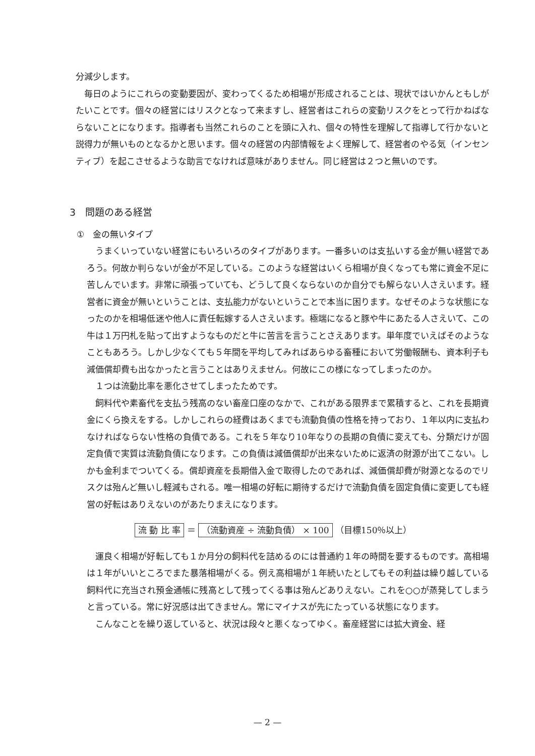分減少します。
　毎日のようにこれらの変動要因が、変わってくるため相場が形成されることは、現状ではいかんともしがたいことです。個々の経営にはリスクとなって来ますし、経営者はこれらの変動リスクをとって行かねばならないことになります。指導者も当然これらのことを頭に入れ、個々の特性を理解して指導して行かないと説得力が無いものとなるかと思います。個々の経営の内部情報をよく理解して、経営者のやる気（インセンティブ）を起こさせるような助言でなければ意味がありません。同じ経営は２つと無いのです。
3　問題のある経営
①　金の無いタイプ
　うまくいっていない経営にもいろいろのタイプがあります。一番多いのは支払いする金が無い経営であろう。何故か判らないが金が不足している。このような経営はいくら相場が良くなっても常に資金不足に苦しんでいます。非常に頑張っていても、どうして良くならないのか自分でも解らない人さえいます。経営者に資金が無いということは、支払能力がないということで本当に困ります。なぜそのような状態になったのかを相場低迷や他人に責任転嫁する人さえいます。極端になると豚や牛にあたる人さえいて、この牛は１万円札を貼って出すようなものだと牛に苦言を言うことさえあります。単年度でいえばそのようなこともあろう。しかし少なくても５年間を平均してみればあらゆる畜種において労働報酬も、資本利子も減価償却費も出なかったと言うことはありえません。何故にこの様になってしまったのか。
　１つは流動比率を悪化させてしまったためです。
　飼料代や素畜代を支払う残高のない畜産口座のなかで、これがある限界まで累積すると、これを長期資金にくら換えをする。しかしこれらの経費はあくまでも流動負債の性格を持っており、１年以内に支払わなければならない性格の負債である。これを５年なり10年なりの長期の負債に変えても、分類だけが固定負債で実質は流動負債になります。この負債は減価償却が出来ないために返済の財源が出てこない。しかも金利までついてくる。償却資産を長期借入金で取得したのであれば、減価償却費が財源となるのでリスクは殆んど無いし軽減もされる。唯一相場の好転に期待するだけで流動負債を固定負債に変更しても経営の好転はありえないのがあたりまえになります。
流 動 比 率 ＝ （流動資産 ÷ 流動負債） × 100 （目標150％以上）
　運良く相場が好転しても１か月分の飼料代を詰めるのには普通約１年の時間を要するものです。高相場は１年がいいところでまた暴落相場がくる。例え高相場が１年続いたとしてもその利益は繰り越している飼料代に充当され預金通帳に残高として残ってくる事は殆んどありえない。これを○○が蒸発してしまうと言っている。常に好況感は出てきません。常にマイナスが先にたっている状態になります。
　こんなことを繰り返していると、状況は段々と悪くなってゆく。畜産経営には拡大資金、経
— 2 —